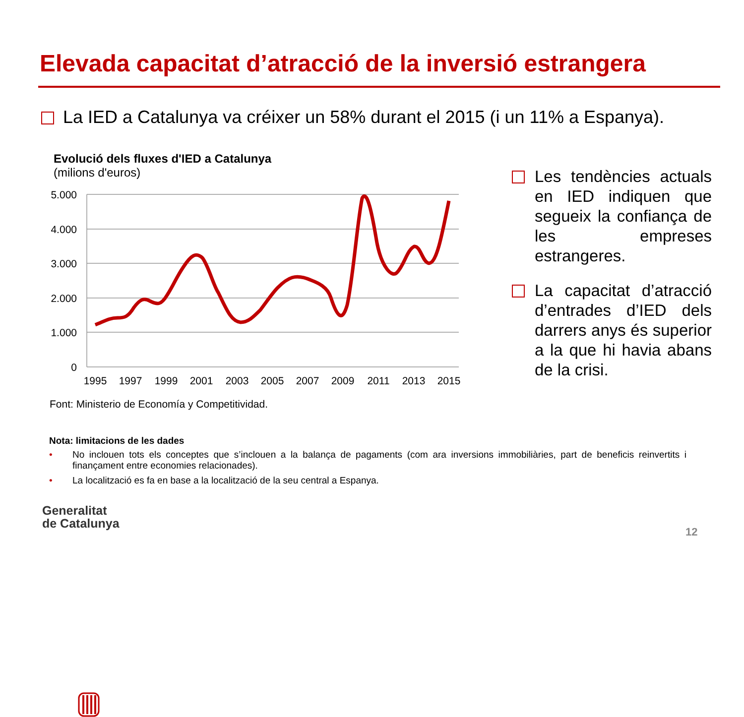Elevada capacitat d’atracció de la inversió estrangera
La IED a Catalunya va créixer un 58% durant el 2015 (i un 11% a Espanya).
Evolució dels fluxes d'IED a Catalunya
(milions d'euros)
5.000
4.000
3.000
2.000
1.000
0
1995
1997
1999
2001
2003
2005
2007
2009
2011
2013
2015
Font: Ministerio de Economía y Competitividad.
Les tendències actuals en IED indiquen que segueix la confiança de les empreses estrangeres.
La capacitat d’atracció d’entrades d’IED dels darrers anys és superior a la que hi havia abans de la crisi.
Nota: limitacions de les dades
• No inclouen tots els conceptes que s’inclouen a la balança de pagaments (com ara inversions immobiliàries, part de beneficis reinvertits i finançament entre economies relacionades).
• La localització es fa en base a la localització de la seu central a Espanya.
Generalitat
de Catalunya
12